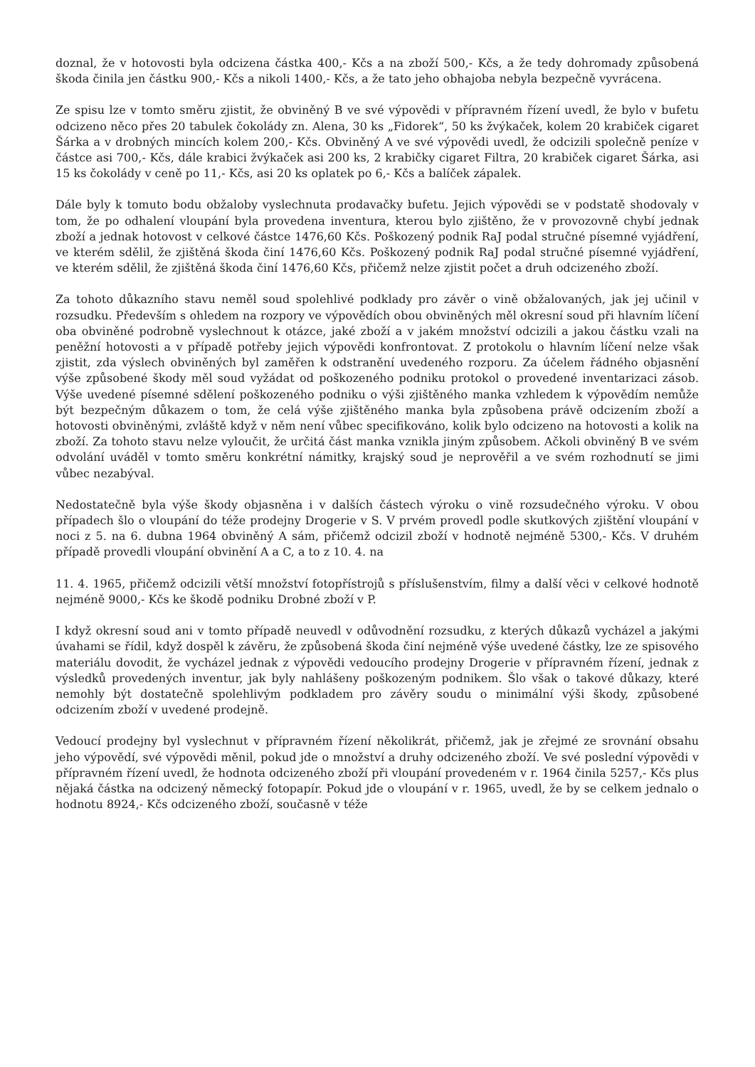doznal, že v hotovosti byla odcizena částka 400,- Kčs a na zboží 500,- Kčs, a že tedy dohromady způsobená škoda činila jen částku 900,- Kčs a nikoli 1400,- Kčs, a že tato jeho obhajoba nebyla bezpečně vyvrácena.
Ze spisu lze v tomto směru zjistit, že obviněný B ve své výpovědi v přípravném řízení uvedl, že bylo v bufetu odcizeno něco přes 20 tabulek čokolády zn. Alena, 30 ks „Fidorek“, 50 ks žvýkaček, kolem 20 krabiček cigaret Šárka a v drobných mincích kolem 200,- Kčs. Obviněný A ve své výpovědi uvedl, že odcizili společně peníze v částce asi 700,- Kčs, dále krabici žvýkaček asi 200 ks, 2 krabičky cigaret Filtra, 20 krabiček cigaret Šárka, asi 15 ks čokolády v ceně po 11,- Kčs, asi 20 ks oplatek po 6,- Kčs a balíček zápalek.
Dále byly k tomuto bodu obžaloby vyslechnuta prodavačky bufetu. Jejich výpovědi se v podstatě shodovaly v tom, že po odhalení vloupání byla provedena inventura, kterou bylo zjištěno, že v provozovně chybí jednak zboží a jednak hotovost v celkové částce 1476,60 Kčs. Poškozený podnik RaJ podal stručné písemné vyjádření, ve kterém sdělil, že zjištěná škoda činí 1476,60 Kčs. Poškozený podnik RaJ podal stručné písemné vyjádření, ve kterém sdělil, že zjištěná škoda činí 1476,60 Kčs, přičemž nelze zjistit počet a druh odcizeného zboží.
Za tohoto důkazního stavu neměl soud spolehlivé podklady pro závěr o vině obžalovaných, jak jej učinil v rozsudku. Především s ohledem na rozpory ve výpovědích obou obviněných měl okresní soud při hlavním líčení oba obviněné podrobně vyslechnout k otázce, jaké zboží a v jakém množství odcizili a jakou částku vzali na peněžní hotovosti a v případě potřeby jejich výpovědi konfrontovat. Z protokolu o hlavním líčení nelze však zjistit, zda výslech obviněných byl zaměřen k odstranění uvedeného rozporu. Za účelem řádného objasnění výše způsobené škody měl soud vyžádat od poškozeného podniku protokol o provedené inventarizaci zásob. Výše uvedené písemné sdělení poškozeného podniku o výši zjištěného manka vzhledem k výpovědím nemůže být bezpečným důkazem o tom, že celá výše zjištěného manka byla způsobena právě odcizením zboží a hotovosti obviněnými, zvláště když v něm není vůbec specifikováno, kolik bylo odcizeno na hotovosti a kolik na zboží. Za tohoto stavu nelze vyloučit, že určitá část manka vznikla jiným způsobem. Ačkoli obviněný B ve svém odvolání uváděl v tomto směru konkrétní námitky, krajský soud je neprověřil a ve svém rozhodnutí se jimi vůbec nezabýval.
Nedostatečně byla výše škody objasněna i v dalších částech výroku o vině rozsudečného výroku. V obou případech šlo o vloupání do téže prodejny Drogerie v S. V prvém provedl podle skutkových zjištění vloupání v noci z 5. na 6. dubna 1964 obviněný A sám, přičemž odcizil zboží v hodnotě nejméně 5300,- Kčs. V druhém případě provedli vloupání obvinění A a C, a to z 10. 4. na
11. 4. 1965, přičemž odcizili větší množství fotopřístrojů s příslušenstvím, filmy a další věci v celkové hodnotě nejméně 9000,- Kčs ke škodě podniku Drobné zboží v P.
I když okresní soud ani v tomto případě neuvedl v odůvodnění rozsudku, z kterých důkazů vycházel a jakými úvahami se řídil, když dospěl k závěru, že způsobená škoda činí nejméně výše uvedené částky, lze ze spisového materiálu dovodit, že vycházel jednak z výpovědi vedoucího prodejny Drogerie v přípravném řízení, jednak z výsledků provedených inventur, jak byly nahlášeny poškozeným podnikem. Šlo však o takové důkazy, které nemohly být dostatečně spolehlivým podkladem pro závěry soudu o minimální výši škody, způsobené odcizením zboží v uvedené prodejně.
Vedoucí prodejny byl vyslechnut v přípravném řízení několikrát, přičemž, jak je zřejmé ze srovnání obsahu jeho výpovědí, své výpovědi měnil, pokud jde o množství a druhy odcizeného zboží. Ve své poslední výpovědi v přípravném řízení uvedl, že hodnota odcizeného zboží při vloupání provedeném v r. 1964 činila 5257,- Kčs plus nějaká částka na odcizený německý fotopapír. Pokud jde o vloupání v r. 1965, uvedl, že by se celkem jednalo o hodnotu 8924,- Kčs odcizeného zboží, současně v téže